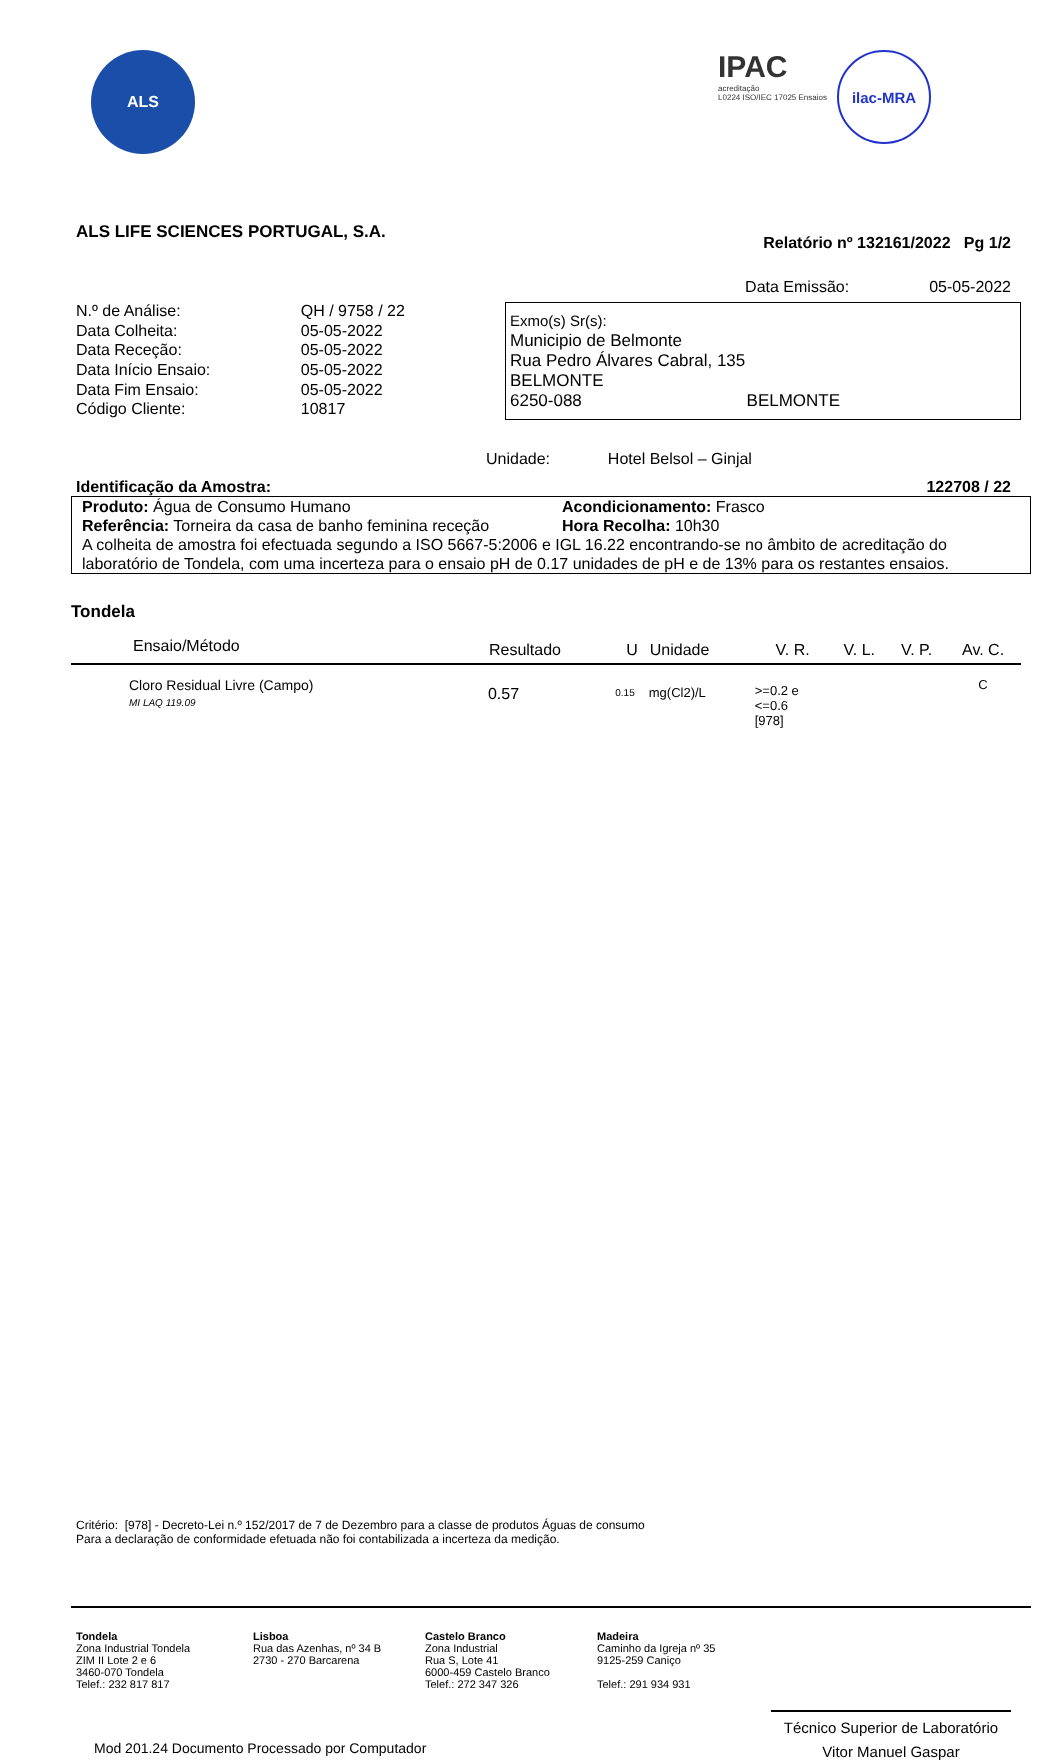ALS
IPAC
acreditação
L0224 ISO/IEC 17025 Ensaios
ilac-MRA
ALS LIFE SCIENCES PORTUGAL, S.A. Relatório nº 132161/2022 Pg 1/2
Data Emissão: 05-05-2022
| N.º de Análise: | QH / 9758 / 22 |
| Data Colheita: | 05-05-2022 |
| Data Receção: | 05-05-2022 |
| Data Início Ensaio: | 05-05-2022 |
| Data Fim Ensaio: | 05-05-2022 |
| Código Cliente: | 10817 |
Exmo(s) Sr(s):
Municipio de Belmonte
Rua Pedro Álvares Cabral, 135
BELMONTE
6250-088 BELMONTE
Unidade: Hotel Belsol – Ginjal
Identificação da Amostra: 122708 / 22
Produto: Água de Consumo Humano Acondicionamento: Frasco
Referência: Torneira da casa de banho feminina receção Hora Recolha: 10h30
A colheita de amostra foi efectuada segundo a ISO 5667-5:2006 e IGL 16.22 encontrando-se no âmbito de acreditação do laboratório de Tondela, com uma incerteza para o ensaio pH de 0.17 unidades de pH e de 13% para os restantes ensaios.
Tondela
| Ensaio/Método | Resultado | U | Unidade | V. R. | V. L. | V. P. | Av. C. |
| --- | --- | --- | --- | --- | --- | --- | --- |
| Cloro Residual Livre (Campo) MI LAQ 119.09 | 0.57 | 0.15 | mg(Cl2)/L | >=0.2 e <=0.6 [978] | | | C |
Critério: [978] - Decreto-Lei n.º 152/2017 de 7 de Dezembro para a classe de produtos Águas de consumo
Para a declaração de conformidade efetuada não foi contabilizada a incerteza da medição.
Tondela
Zona Industrial Tondela
ZIM II Lote 2 e 6
3460-070 Tondela
Telef.: 232 817 817
Lisboa
Rua das Azenhas, nº 34 B
2730 - 270 Barcarena
Castelo Branco
Zona Industrial
Rua S, Lote 41
6000-459 Castelo Branco
Telef.: 272 347 326
Madeira
Caminho da Igreja nº 35
9125-259 Caniço
Telef.: 291 934 931
Mod 201.24 Documento Processado por Computador
Técnico Superior de Laboratório
Vitor Manuel Gaspar